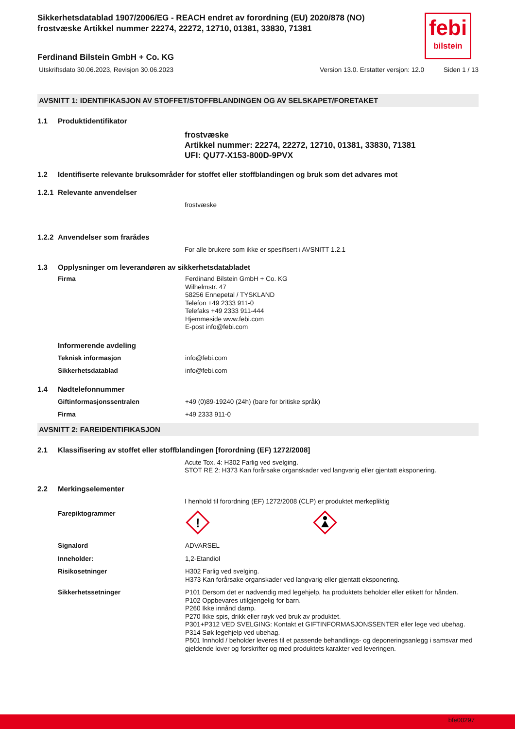Sikkerhetsdatablad 1907/2006/EG - REACH endret av forordning (EU) 2020/878 (NO)
frostvæske Artikkel nummer 22274, 22272, 12710, 01381, 33830, 71381
febi
bilstein
Ferdinand Bilstein GmbH + Co. KG
Utskriftsdato 30.06.2023, Revisjon 30.06.2023 Version 13.0. Erstatter versjon: 12.0 Siden 1 / 13
AVSNITT 1: IDENTIFIKASJON AV STOFFET/STOFFBLANDINGEN OG AV SELSKAPET/FORETAKET
1.1 Produktidentifikator
frostvæske
Artikkel nummer: 22274, 22272, 12710, 01381, 33830, 71381
UFI: QU77-X153-800D-9PVX
1.2 Identifiserte relevante bruksområder for stoffet eller stoffblandingen og bruk som det advares mot
1.2.1 Relevante anvendelser
frostvæske
1.2.2 Anvendelser som frarådes
For alle brukere som ikke er spesifisert i AVSNITT 1.2.1
1.3 Opplysninger om leverandøren av sikkerhetsdatabladet
Firma Ferdinand Bilstein GmbH + Co. KG
Wilhelmstr. 47
58256 Ennepetal / TYSKLAND
Telefon +49 2333 911-0
Telefaks +49 2333 911-444
Hjemmeside www.febi.com
E-post info@febi.com
Informerende avdeling
Teknisk informasjon info@febi.com
Sikkerhetsdatablad info@febi.com
1.4 Nødtelefonnummer
Giftinformasjonssentralen +49 (0)89-19240 (24h) (bare for britiske språk)
Firma +49 2333 911-0
AVSNITT 2: FAREIDENTIFIKASJON
2.1 Klassifisering av stoffet eller stoffblandingen [forordning (EF) 1272/2008]
Acute Tox. 4: H302 Farlig ved svelging.
STOT RE 2: H373 Kan forårsake organskader ved langvarig eller gjentatt eksponering.
2.2 Merkingselementer
I henhold til forordning (EF) 1272/2008 (CLP) er produktet merkepliktig
Farepiktogrammer
!
Signalord ADVARSEL
Inneholder: 1,2-Etandiol
Risikosetninger H302 Farlig ved svelging.
H373 Kan forårsake organskader ved langvarig eller gjentatt eksponering.
Sikkerhetssetninger P101 Dersom det er nødvendig med legehjelp, ha produktets beholder eller etikett for hånden.
P102 Oppbevares utilgjengelig for barn.
P260 Ikke innånd damp.
P270 Ikke spis, drikk eller røyk ved bruk av produktet.
P301+P312 VED SVELGING: Kontakt et GIFTINFORMASJONSSENTER eller lege ved ubehag.
P314 Søk legehjelp ved ubehag.
P501 Innhold / beholder leveres til et passende behandlings- og deponeringsanlegg i samsvar med gjeldende lover og forskrifter og med produktets karakter ved leveringen.
bfe00297